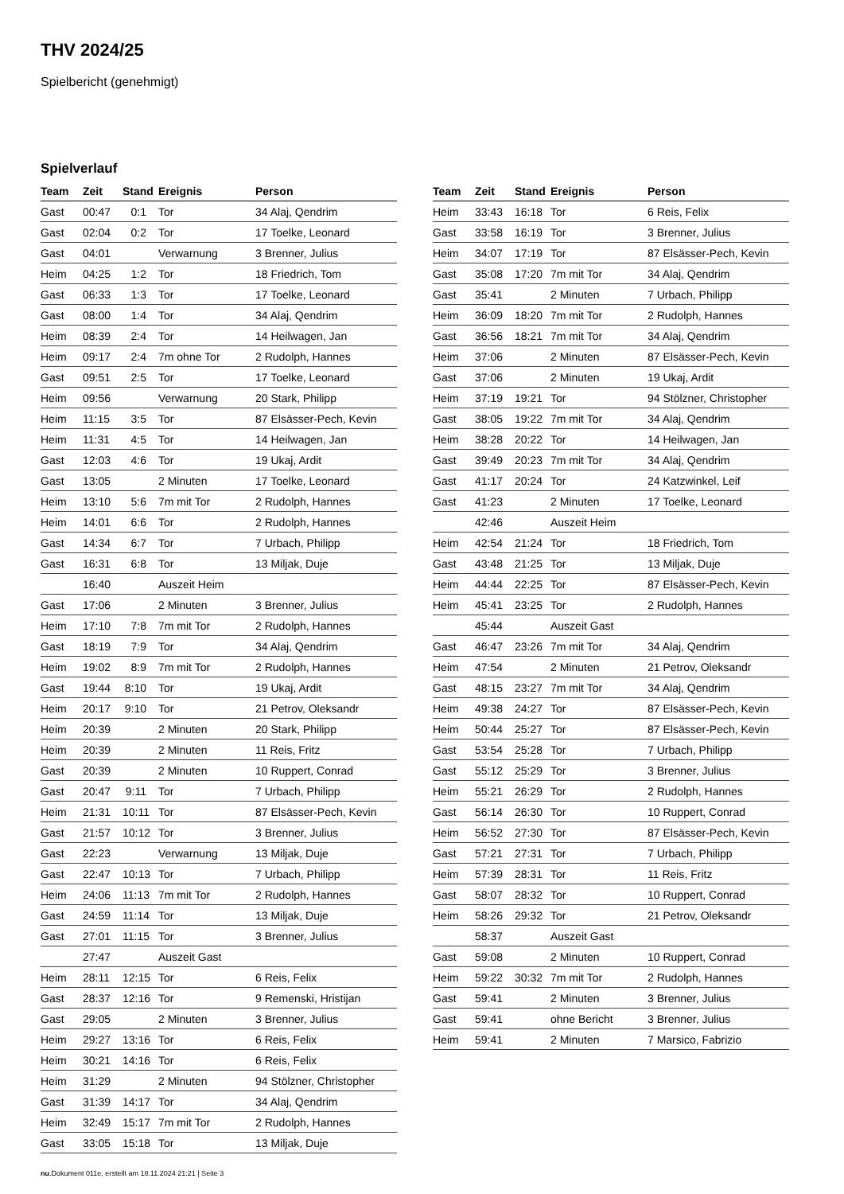THV 2024/25
Spielbericht (genehmigt)
Spielverlauf
| Team | Zeit | Stand | Ereignis | Person |
| --- | --- | --- | --- | --- |
| Gast | 00:47 | 0:1 | Tor | 34 Alaj, Qendrim |
| Gast | 02:04 | 0:2 | Tor | 17 Toelke, Leonard |
| Gast | 04:01 | | Verwarnung | 3 Brenner, Julius |
| Heim | 04:25 | 1:2 | Tor | 18 Friedrich, Tom |
| Gast | 06:33 | 1:3 | Tor | 17 Toelke, Leonard |
| Gast | 08:00 | 1:4 | Tor | 34 Alaj, Qendrim |
| Heim | 08:39 | 2:4 | Tor | 14 Heilwagen, Jan |
| Heim | 09:17 | 2:4 | 7m ohne Tor | 2 Rudolph, Hannes |
| Gast | 09:51 | 2:5 | Tor | 17 Toelke, Leonard |
| Heim | 09:56 | | Verwarnung | 20 Stark, Philipp |
| Heim | 11:15 | 3:5 | Tor | 87 Elsässer-Pech, Kevin |
| Heim | 11:31 | 4:5 | Tor | 14 Heilwagen, Jan |
| Gast | 12:03 | 4:6 | Tor | 19 Ukaj, Ardit |
| Gast | 13:05 | | 2 Minuten | 17 Toelke, Leonard |
| Heim | 13:10 | 5:6 | 7m mit Tor | 2 Rudolph, Hannes |
| Heim | 14:01 | 6:6 | Tor | 2 Rudolph, Hannes |
| Gast | 14:34 | 6:7 | Tor | 7 Urbach, Philipp |
| Gast | 16:31 | 6:8 | Tor | 13 Miljak, Duje |
| | 16:40 | | Auszeit Heim | |
| Gast | 17:06 | | 2 Minuten | 3 Brenner, Julius |
| Heim | 17:10 | 7:8 | 7m mit Tor | 2 Rudolph, Hannes |
| Gast | 18:19 | 7:9 | Tor | 34 Alaj, Qendrim |
| Heim | 19:02 | 8:9 | 7m mit Tor | 2 Rudolph, Hannes |
| Gast | 19:44 | 8:10 | Tor | 19 Ukaj, Ardit |
| Heim | 20:17 | 9:10 | Tor | 21 Petrov, Oleksandr |
| Heim | 20:39 | | 2 Minuten | 20 Stark, Philipp |
| Heim | 20:39 | | 2 Minuten | 11 Reis, Fritz |
| Gast | 20:39 | | 2 Minuten | 10 Ruppert, Conrad |
| Gast | 20:47 | 9:11 | Tor | 7 Urbach, Philipp |
| Heim | 21:31 | 10:11 | Tor | 87 Elsässer-Pech, Kevin |
| Gast | 21:57 | 10:12 | Tor | 3 Brenner, Julius |
| Gast | 22:23 | | Verwarnung | 13 Miljak, Duje |
| Gast | 22:47 | 10:13 | Tor | 7 Urbach, Philipp |
| Heim | 24:06 | 11:13 | 7m mit Tor | 2 Rudolph, Hannes |
| Gast | 24:59 | 11:14 | Tor | 13 Miljak, Duje |
| Gast | 27:01 | 11:15 | Tor | 3 Brenner, Julius |
| | 27:47 | | Auszeit Gast | |
| Heim | 28:11 | 12:15 | Tor | 6 Reis, Felix |
| Gast | 28:37 | 12:16 | Tor | 9 Remenski, Hristijan |
| Gast | 29:05 | | 2 Minuten | 3 Brenner, Julius |
| Heim | 29:27 | 13:16 | Tor | 6 Reis, Felix |
| Heim | 30:21 | 14:16 | Tor | 6 Reis, Felix |
| Heim | 31:29 | | 2 Minuten | 94 Stölzner, Christopher |
| Gast | 31:39 | 14:17 | Tor | 34 Alaj, Qendrim |
| Heim | 32:49 | 15:17 | 7m mit Tor | 2 Rudolph, Hannes |
| Gast | 33:05 | 15:18 | Tor | 13 Miljak, Duje |
| Team | Zeit | Stand | Ereignis | Person |
| --- | --- | --- | --- | --- |
| Heim | 33:43 | 16:18 | Tor | 6 Reis, Felix |
| Gast | 33:58 | 16:19 | Tor | 3 Brenner, Julius |
| Heim | 34:07 | 17:19 | Tor | 87 Elsässer-Pech, Kevin |
| Gast | 35:08 | 17:20 | 7m mit Tor | 34 Alaj, Qendrim |
| Gast | 35:41 | | 2 Minuten | 7 Urbach, Philipp |
| Heim | 36:09 | 18:20 | 7m mit Tor | 2 Rudolph, Hannes |
| Gast | 36:56 | 18:21 | 7m mit Tor | 34 Alaj, Qendrim |
| Heim | 37:06 | | 2 Minuten | 87 Elsässer-Pech, Kevin |
| Gast | 37:06 | | 2 Minuten | 19 Ukaj, Ardit |
| Heim | 37:19 | 19:21 | Tor | 94 Stölzner, Christopher |
| Gast | 38:05 | 19:22 | 7m mit Tor | 34 Alaj, Qendrim |
| Heim | 38:28 | 20:22 | Tor | 14 Heilwagen, Jan |
| Gast | 39:49 | 20:23 | 7m mit Tor | 34 Alaj, Qendrim |
| Gast | 41:17 | 20:24 | Tor | 24 Katzwinkel, Leif |
| Gast | 41:23 | | 2 Minuten | 17 Toelke, Leonard |
| | 42:46 | | Auszeit Heim | |
| Heim | 42:54 | 21:24 | Tor | 18 Friedrich, Tom |
| Gast | 43:48 | 21:25 | Tor | 13 Miljak, Duje |
| Heim | 44:44 | 22:25 | Tor | 87 Elsässer-Pech, Kevin |
| Heim | 45:41 | 23:25 | Tor | 2 Rudolph, Hannes |
| | 45:44 | | Auszeit Gast | |
| Gast | 46:47 | 23:26 | 7m mit Tor | 34 Alaj, Qendrim |
| Heim | 47:54 | | 2 Minuten | 21 Petrov, Oleksandr |
| Gast | 48:15 | 23:27 | 7m mit Tor | 34 Alaj, Qendrim |
| Heim | 49:38 | 24:27 | Tor | 87 Elsässer-Pech, Kevin |
| Heim | 50:44 | 25:27 | Tor | 87 Elsässer-Pech, Kevin |
| Gast | 53:54 | 25:28 | Tor | 7 Urbach, Philipp |
| Gast | 55:12 | 25:29 | Tor | 3 Brenner, Julius |
| Heim | 55:21 | 26:29 | Tor | 2 Rudolph, Hannes |
| Gast | 56:14 | 26:30 | Tor | 10 Ruppert, Conrad |
| Heim | 56:52 | 27:30 | Tor | 87 Elsässer-Pech, Kevin |
| Gast | 57:21 | 27:31 | Tor | 7 Urbach, Philipp |
| Heim | 57:39 | 28:31 | Tor | 11 Reis, Fritz |
| Gast | 58:07 | 28:32 | Tor | 10 Ruppert, Conrad |
| Heim | 58:26 | 29:32 | Tor | 21 Petrov, Oleksandr |
| | 58:37 | | Auszeit Gast | |
| Gast | 59:08 | | 2 Minuten | 10 Ruppert, Conrad |
| Heim | 59:22 | 30:32 | 7m mit Tor | 2 Rudolph, Hannes |
| Gast | 59:41 | | 2 Minuten | 3 Brenner, Julius |
| Gast | 59:41 | | ohne Bericht | 3 Brenner, Julius |
| Heim | 59:41 | | 2 Minuten | 7 Marsico, Fabrizio |
nu.Dokument 011e, erstellt am 18.11.2024 21:21 | Seite 3